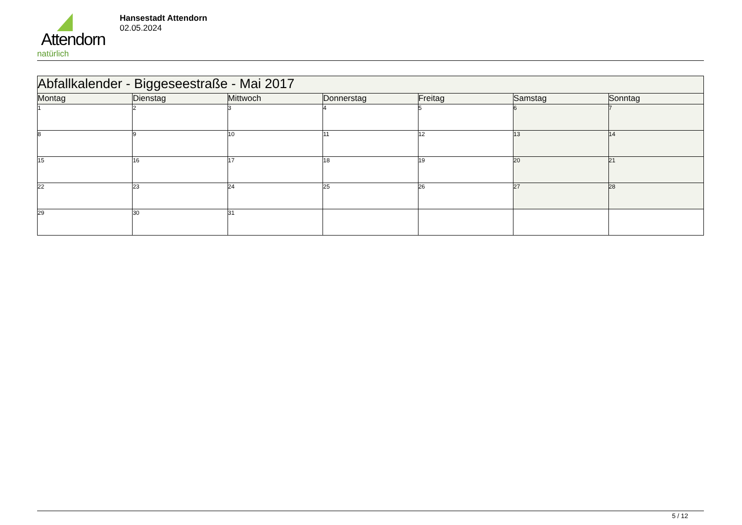Attendorn
natürlich
Hansestadt Attendorn
02.05.2024
| Abfallkalender - Biggeseestraße - Mai 2017 | | | | | | |
| Montag | Dienstag | Mittwoch | Donnerstag | Freitag | Samstag | Sonntag |
| 1 | 2 | 3 | 4 | 5 | 6 | 7 |
| 8 | 9 | 10 | 11 | 12 | 13 | 14 |
| 15 | 16 | 17 | 18 | 19 | 20 | 21 |
| 22 | 23 | 24 | 25 | 26 | 27 | 28 |
| 29 | 30 | 31 | | | | |
5 / 12